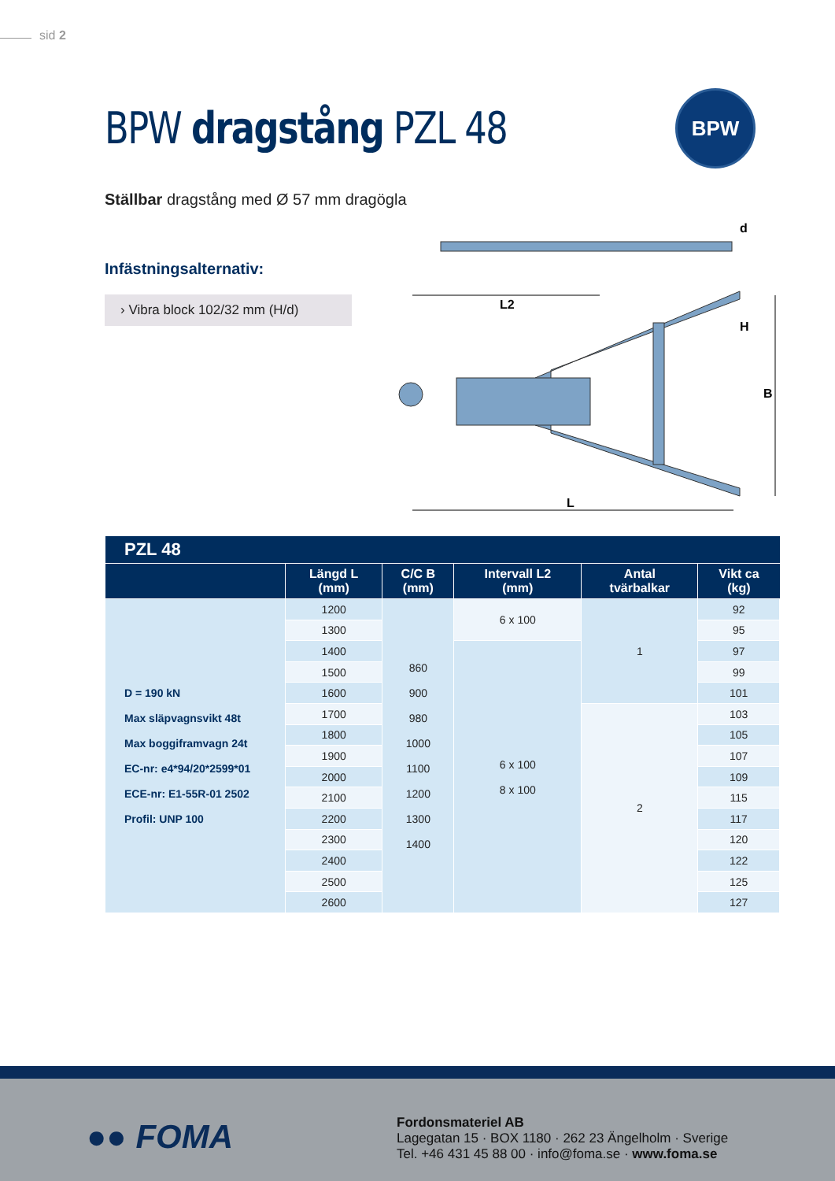sid 2
BPW dragstång PZL 48
BPW
Ställbar dragstång med Ø 57 mm dragögla
Infästningsalternativ:
› Vibra block 102/32 mm (H/d)
L2
L
B
H
d
| PZL 48 | | | | | |
| --- | --- | --- | --- | --- | --- |
| | Längd L (mm) | C/C B (mm) | Intervall L2 (mm) | Antal tvärbalkar | Vikt ca (kg) |
| D = 190 kN Max släpvagnsvikt 48t Max boggiframvagn 24t EC-nr: e4*94/20*2599*01 ECE-nr: E1-55R-01 2502 Profil: UNP 100 | 1200 | 860 900 980 1000 1100 1200 1300 1400 | 6 x 100 | 1 | 92 |
| | 1300 | | | | 95 |
| | 1400 | | 6 x 100 8 x 100 | | 97 |
| | 1500 | | | | 99 |
| | 1600 | | | | 101 |
| | 1700 | | | 2 | 103 |
| | 1800 | | | | 105 |
| | 1900 | | | | 107 |
| | 2000 | | | | 109 |
| | 2100 | | | | 115 |
| | 2200 | | | | 117 |
| | 2300 | | | | 120 |
| | 2400 | | | | 122 |
| | 2500 | | | | 125 |
| | 2600 | | | | 127 |
●● FOMA
Fordonsmateriel AB
Lagegatan 15 · BOX 1180 · 262 23 Ängelholm · Sverige
Tel. +46 431 45 88 00 · info@foma.se · www.foma.se